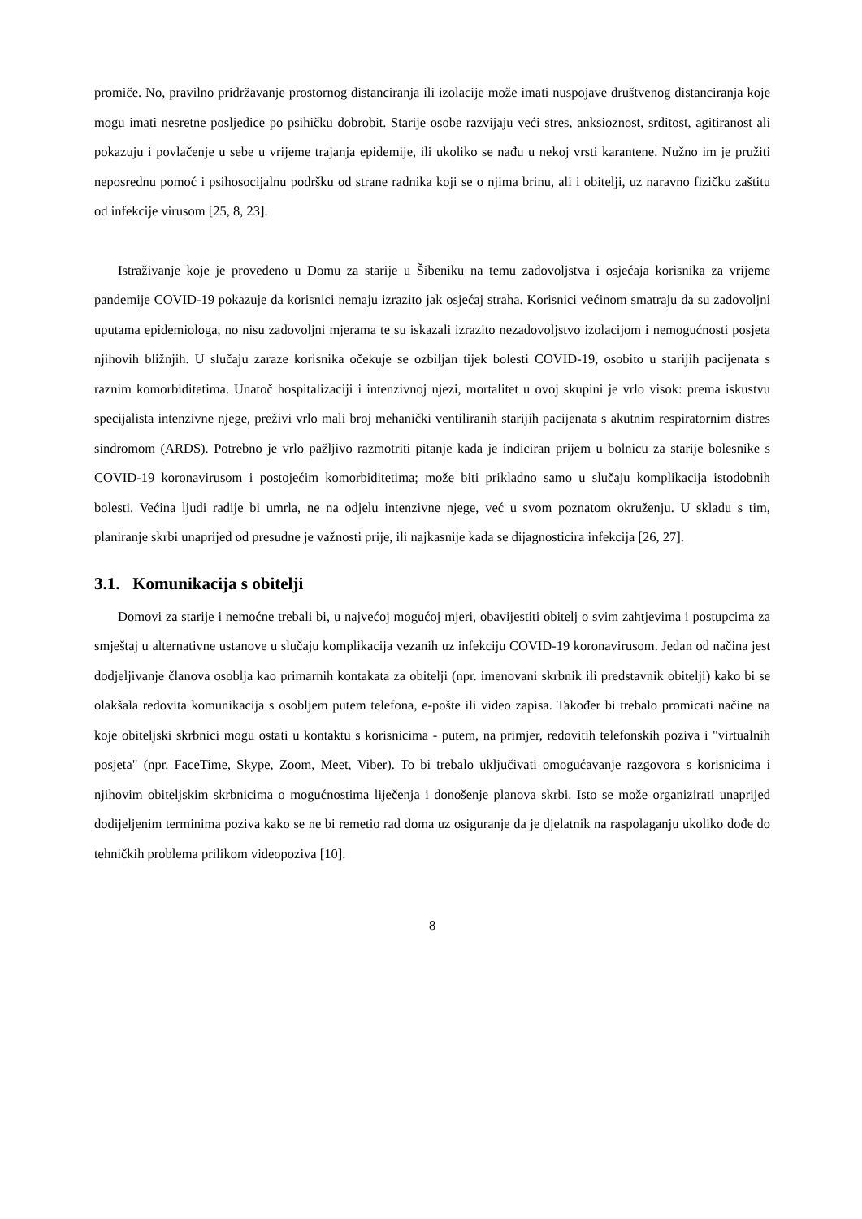promiče. No, pravilno pridržavanje prostornog distanciranja ili izolacije može imati nuspojave društvenog distanciranja koje mogu imati nesretne posljedice po psihičku dobrobit. Starije osobe razvijaju veći stres, anksioznost, srditost, agitiranost ali pokazuju i povlačenje u sebe u vrijeme trajanja epidemije, ili ukoliko se nađu u nekoj vrsti karantene. Nužno im je pružiti neposrednu pomoć i psihosocijalnu podršku od strane radnika koji se o njima brinu, ali i obitelji, uz naravno fizičku zaštitu od infekcije virusom [25, 8, 23].
Istraživanje koje je provedeno u Domu za starije u Šibeniku na temu zadovoljstva i osjećaja korisnika za vrijeme pandemije COVID-19 pokazuje da korisnici nemaju izrazito jak osjećaj straha. Korisnici većinom smatraju da su zadovoljni uputama epidemiologa, no nisu zadovoljni mjerama te su iskazali izrazito nezadovoljstvo izolacijom i nemogućnosti posjeta njihovih bližnjih. U slučaju zaraze korisnika očekuje se ozbiljan tijek bolesti COVID-19, osobito u starijih pacijenata s raznim komorbiditetima. Unatoč hospitalizaciji i intenzivnoj njezi, mortalitet u ovoj skupini je vrlo visok: prema iskustvu specijalista intenzivne njege, preživi vrlo mali broj mehanički ventiliranih starijih pacijenata s akutnim respiratornim distres sindromom (ARDS). Potrebno je vrlo pažljivo razmotriti pitanje kada je indiciran prijem u bolnicu za starije bolesnike s COVID-19 koronavirusom i postojećim komorbiditetima; može biti prikladno samo u slučaju komplikacija istodobnih bolesti. Većina ljudi radije bi umrla, ne na odjelu intenzivne njege, već u svom poznatom okruženju. U skladu s tim, planiranje skrbi unaprijed od presudne je važnosti prije, ili najkasnije kada se dijagnosticira infekcija [26, 27].
3.1. Komunikacija s obitelji
Domovi za starije i nemoćne trebali bi, u najvećoj mogućoj mjeri, obavijestiti obitelj o svim zahtjevima i postupcima za smještaj u alternativne ustanove u slučaju komplikacija vezanih uz infekciju COVID-19 koronavirusom. Jedan od načina jest dodjeljivanje članova osoblja kao primarnih kontakata za obitelji (npr. imenovani skrbnik ili predstavnik obitelji) kako bi se olakšala redovita komunikacija s osobljem putem telefona, e-pošte ili video zapisa. Također bi trebalo promicati načine na koje obiteljski skrbnici mogu ostati u kontaktu s korisnicima - putem, na primjer, redovitih telefonskih poziva i "virtualnih posjeta" (npr. FaceTime, Skype, Zoom, Meet, Viber). To bi trebalo uključivati omogućavanje razgovora s korisnicima i njihovim obiteljskim skrbnicima o mogućnostima liječenja i donošenje planova skrbi. Isto se može organizirati unaprijed dodijeljenim terminima poziva kako se ne bi remetio rad doma uz osiguranje da je djelatnik na raspolaganju ukoliko dođe do tehničkih problema prilikom videopoziva [10].
8